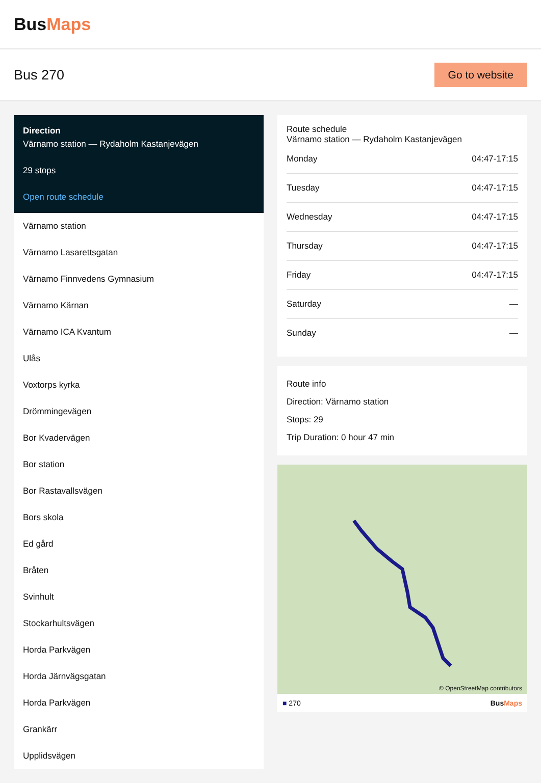BusMaps
Bus 270
Go to website
Direction
Värnamo station — Rydaholm Kastanjevägen
29 stops
Open route schedule
Värnamo station
Värnamo Lasarettsgatan
Värnamo Finnvedens Gymnasium
Värnamo Kärnan
Värnamo ICA Kvantum
Ulås
Voxtorps kyrka
Drömmingevägen
Bor Kvadervägen
Bor station
Bor Rastavallsvägen
Bors skola
Ed gård
Bråten
Svinhult
Stockarhultsvägen
Horda Parkvägen
Horda Järnvägsgatan
Horda Parkvägen
Grankärr
Upplidsvägen
Route schedule
Värnamo station — Rydaholm Kastanjevägen
| Monday | 04:47-17:15 |
| Tuesday | 04:47-17:15 |
| Wednesday | 04:47-17:15 |
| Thursday | 04:47-17:15 |
| Friday | 04:47-17:15 |
| Saturday | — |
| Sunday | — |
Route info
Direction: Värnamo station
Stops: 29
Trip Duration: 0 hour 47 min
© OpenStreetMap contributors
■ 270 BusMaps